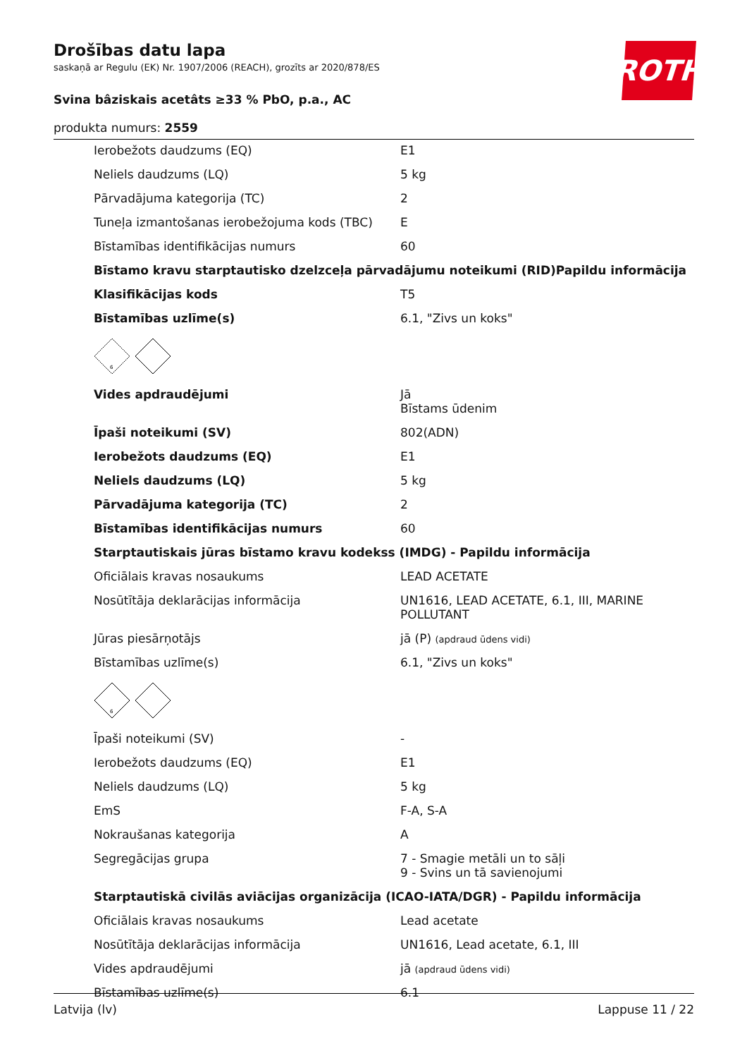ROTH
Drošības datu lapa
saskaņā ar Regulu (EK) Nr. 1907/2006 (REACH), grozīts ar 2020/878/ES
Svina bâziskais acetâts ≥33 % PbO, p.a., AC
produkta numurs: 2559
| Ierobežots daudzums (EQ) | E1 |
| Neliels daudzums (LQ) | 5 kg |
| Pārvadājuma kategorija (TC) | 2 |
| Tuneļa izmantošanas ierobežojuma kods (TBC) | E |
| Bīstamības identifikācijas numurs | 60 |
| Bīstamo kravu starptautisko dzelzceļa pārvadājumu noteikumi (RID)Papildu informācija | |
| Klasifikācijas kods | T5 |
| Bīstamības uzlīme(s) | 6.1, "Zivs un koks" |
| 6 | |
| Vides apdraudējumi | Jā Bīstams ūdenim |
| Īpaši noteikumi (SV) | 802(ADN) |
| Ierobežots daudzums (EQ) | E1 |
| Neliels daudzums (LQ) | 5 kg |
| Pārvadājuma kategorija (TC) | 2 |
| Bīstamības identifikācijas numurs | 60 |
| Starptautiskais jūras bīstamo kravu kodekss (IMDG) - Papildu informācija | |
| Oficiālais kravas nosaukums | LEAD ACETATE |
| Nosūtītāja deklarācijas informācija | UN1616, LEAD ACETATE, 6.1, III, MARINE POLLUTANT |
| Jūras piesārņotājs | jā (P) (apdraud ūdens vidi) |
| Bīstamības uzlīme(s) | 6.1, "Zivs un koks" |
| 6 | |
| Īpaši noteikumi (SV) | - |
| Ierobežots daudzums (EQ) | E1 |
| Neliels daudzums (LQ) | 5 kg |
| EmS | F-A, S-A |
| Nokraušanas kategorija | A |
| Segregācijas grupa | 7 - Smagie metāli un to sāļi 9 - Svins un tā savienojumi |
| Starptautiskā civilās aviācijas organizācija (ICAO-IATA/DGR) - Papildu informācija | |
| Oficiālais kravas nosaukums | Lead acetate |
| Nosūtītāja deklarācijas informācija | UN1616, Lead acetate, 6.1, III |
| Vides apdraudējumi | jā (apdraud ūdens vidi) |
| Bīstamības uzlīme(s) | 6.1 |
Latvija (lv) Lappuse 11 / 22